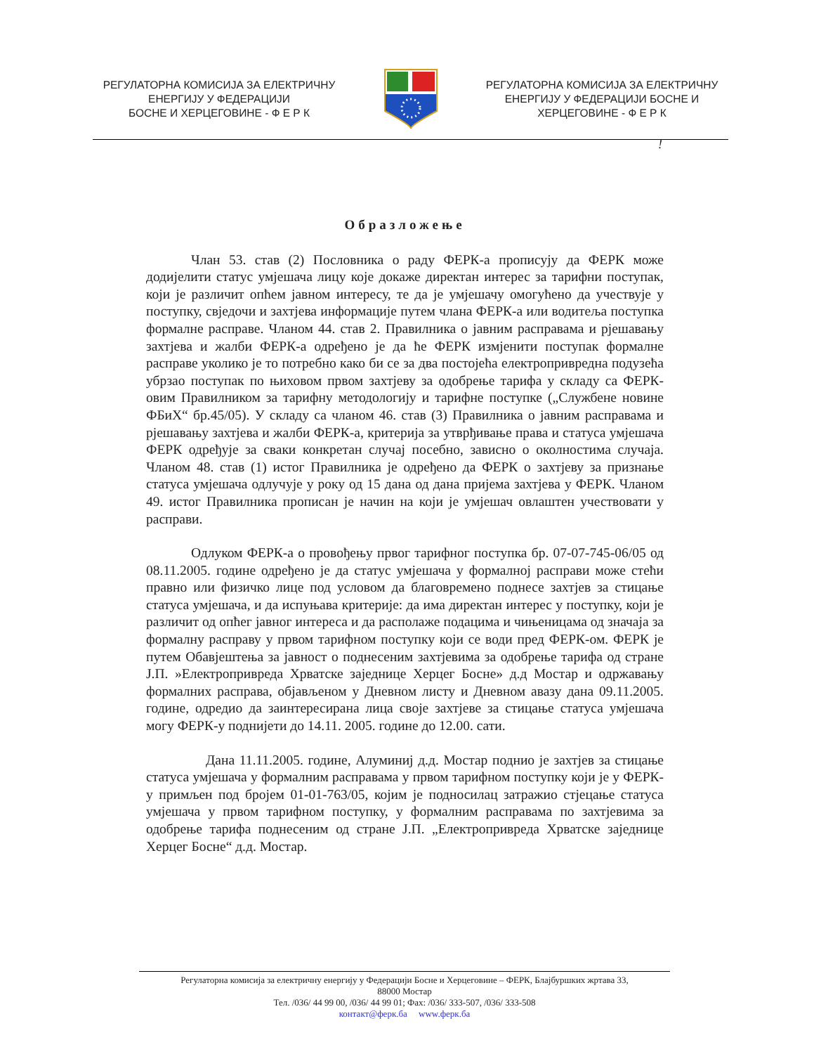РЕГУЛАТОРНА КОМИСИЈА ЗА ЕЛЕКТРИЧНУ
ЕНЕРГИЈУ У ФЕДЕРАЦИЈИ
БОСНЕ И ХЕРЦЕГОВИНЕ - Ф Е Р К
РЕГУЛАТОРНА КОМИСИЈА ЗА ЕЛЕКТРИЧНУ
ЕНЕРГИЈУ У ФЕДЕРАЦИЈИ БОСНЕ И
ХЕРЦЕГОВИНЕ - Ф Е Р К
!
Образложење
Члан 53. став (2) Пословника о раду ФЕРК-а прописују да ФЕРК може додијелити статус умјешача лицу које докаже директан интерес за тарифни поступак, који је различит опћем јавном интересу, те да је умјешачу омогућено да учествује у поступку, свједочи и захтјева информације путем члана ФЕРК-а или водитеља поступка формалне расправе. Чланом 44. став 2. Правилника о јавним расправама и рјешавању захтјева и жалби ФЕРК-а одређено је да ће ФЕРК измјенити поступак формалне расправе уколико је то потребно како би се за два постојећа електропривредна подузећа убрзао поступак по њиховом првом захтјеву за одобрење тарифа у складу са ФЕРК-овим Правилником за тарифну методологију и тарифне поступке („Службене новине ФБиХ“ бр.45/05). У складу са чланом 46. став (3) Правилника о јавним расправама и рјешавању захтјева и жалби ФЕРК-а, критерија за утврђивање права и статуса умјешача ФЕРК одређује за сваки конкретан случај посебно, зависно о околностима случаја. Чланом 48. став (1) истог Правилника је одређено да ФЕРК о захтјеву за признање статуса умјешача одлучује у року од 15 дана од дана пријема захтјева у ФЕРК. Чланом 49. истог Правилника прописан је начин на који је умјешач овлаштен учествовати у расправи.
Одлуком ФЕРК-а о провођењу првог тарифног поступка бр. 07-07-745-06/05 од 08.11.2005. године одређено је да статус умјешача у формалној расправи може стећи правно или физичко лице под условом да благовремено поднесе захтјев за стицање статуса умјешача, и да испуњава критерије: да има директан интерес у поступку, који је различит од опћег јавног интереса и да располаже подацима и чињеницама од значаја за формалну расправу у првом тарифном поступку који се води пред ФЕРК-ом. ФЕРК је путем Обавјештења за јавност о поднесеним захтјевима за одобрење тарифа од стране Ј.П. »Електропривреда Хрватске заједнице Херцег Босне» д.д Мостар и одржавању формалних расправа, објављеном у Дневном листу и Дневном авазу дана 09.11.2005. године, одредио да заинтересирана лица своје захтјеве за стицање статуса умјешача могу ФЕРК-у поднијети до 14.11. 2005. године до 12.00. сати.
Дана 11.11.2005. године, Алуминиј д.д. Мостар поднио је захтјев за стицање статуса умјешача у формалним расправама у првом тарифном поступку који је у ФЕРК-у примљен под бројем 01-01-763/05, којим је подносилац затражио стјецање статуса умјешача у првом тарифном поступку, у формалним расправама по захтјевима за одобрење тарифа поднесеним од стране Ј.П. „Електропривреда Хрватске заједнице Херцег Босне“ д.д. Мостар.
Регулаторна комисија за електричну енергију у Федерацији Босне и Херцеговине – ФЕРК, Блајбуршких жртава 33,
88000 Мостар
Тел. /036/ 44 99 00, /036/ 44 99 01; Фах: /036/ 333-507, /036/ 333-508
контакт@ферк.ба www.ферк.ба